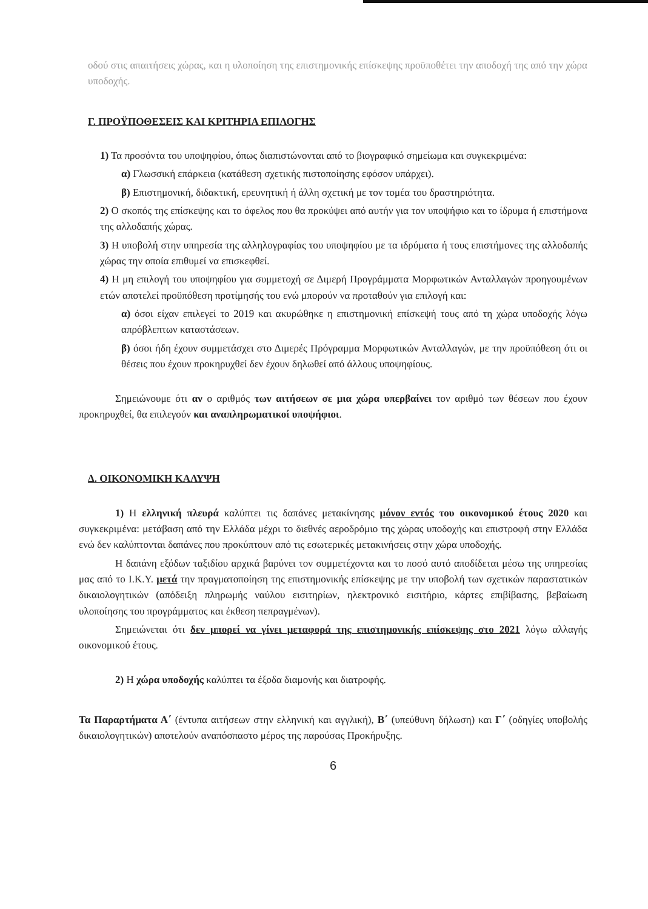οδού στις απαιτήσεις χώρας, και η υλοποίηση της επιστημονικής επίσκεψης προϋποθέτει την αποδοχή της από την χώρα υποδοχής.
Γ. ΠΡΟΫΠΟΘΕΣΕΙΣ ΚΑΙ ΚΡΙΤΗΡΙΑ ΕΠΙΛΟΓΗΣ
1) Τα προσόντα του υποψηφίου, όπως διαπιστώνονται από το βιογραφικό σημείωμα και συγκεκριμένα:
α) Γλωσσική επάρκεια (κατάθεση σχετικής πιστοποίησης εφόσον υπάρχει).
β) Επιστημονική, διδακτική, ερευνητική ή άλλη σχετική με τον τομέα του δραστηριότητα.
2) Ο σκοπός της επίσκεψης και το όφελος που θα προκύψει από αυτήν για τον υποψήφιο και το ίδρυμα ή επιστήμονα της αλλοδαπής χώρας.
3) Η υποβολή στην υπηρεσία της αλληλογραφίας του υποψηφίου με τα ιδρύματα ή τους επιστήμονες της αλλοδαπής χώρας την οποία επιθυμεί να επισκεφθεί.
4) Η μη επιλογή του υποψηφίου για συμμετοχή σε Διμερή Προγράμματα Μορφωτικών Ανταλλαγών προηγουμένων ετών αποτελεί προϋπόθεση προτίμησής του ενώ μπορούν να προταθούν για επιλογή και:
α) όσοι είχαν επιλεγεί το 2019 και ακυρώθηκε η επιστημονική επίσκεψή τους από τη χώρα υποδοχής λόγω απρόβλεπτων καταστάσεων.
β) όσοι ήδη έχουν συμμετάσχει στο Διμερές Πρόγραμμα Μορφωτικών Ανταλλαγών, με την προϋπόθεση ότι οι θέσεις που έχουν προκηρυχθεί δεν έχουν δηλωθεί από άλλους υποψηφίους.
Σημειώνουμε ότι αν ο αριθμός των αιτήσεων σε μια χώρα υπερβαίνει τον αριθμό των θέσεων που έχουν προκηρυχθεί, θα επιλεγούν και αναπληρωματικοί υποψήφιοι.
Δ. ΟΙΚΟΝΟΜΙΚΗ ΚΑΛΥΨΗ
1) Η ελληνική πλευρά καλύπτει τις δαπάνες μετακίνησης μόνον εντός του οικονομικού έτους 2020 και συγκεκριμένα: μετάβαση από την Ελλάδα μέχρι το διεθνές αεροδρόμιο της χώρας υποδοχής και επιστροφή στην Ελλάδα ενώ δεν καλύπτονται δαπάνες που προκύπτουν από τις εσωτερικές μετακινήσεις στην χώρα υποδοχής.
Η δαπάνη εξόδων ταξιδίου αρχικά βαρύνει τον συμμετέχοντα και το ποσό αυτό αποδίδεται μέσω της υπηρεσίας μας από το Ι.Κ.Υ. μετά την πραγματοποίηση της επιστημονικής επίσκεψης με την υποβολή των σχετικών παραστατικών δικαιολογητικών (απόδειξη πληρωμής ναύλου εισιτηρίων, ηλεκτρονικό εισιτήριο, κάρτες επιβίβασης, βεβαίωση υλοποίησης του προγράμματος και έκθεση πεπραγμένων).
Σημειώνεται ότι δεν μπορεί να γίνει μεταφορά της επιστημονικής επίσκεψης στο 2021 λόγω αλλαγής οικονομικού έτους.
2) Η χώρα υποδοχής καλύπτει τα έξοδα διαμονής και διατροφής.
Τα Παραρτήματα Α΄ (έντυπα αιτήσεων στην ελληνική και αγγλική), Β΄ (υπεύθυνη δήλωση) και Γ΄ (οδηγίες υποβολής δικαιολογητικών) αποτελούν αναπόσπαστο μέρος της παρούσας Προκήρυξης.
6